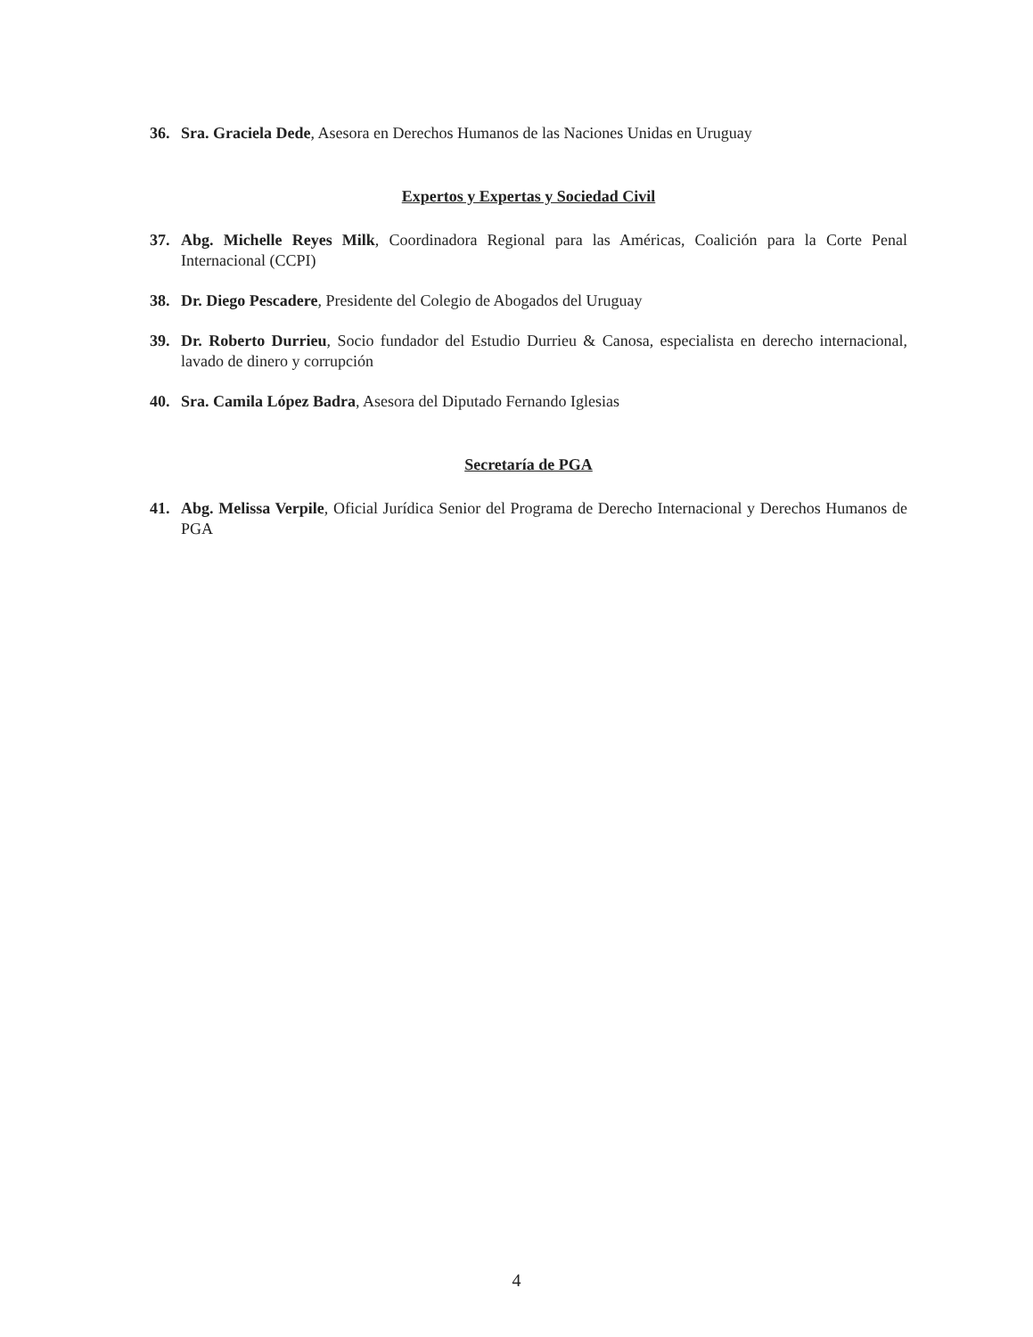36. Sra. Graciela Dede, Asesora en Derechos Humanos de las Naciones Unidas en Uruguay
Expertos y Expertas y Sociedad Civil
37. Abg. Michelle Reyes Milk, Coordinadora Regional para las Américas, Coalición para la Corte Penal Internacional (CCPI)
38. Dr. Diego Pescadere, Presidente del Colegio de Abogados del Uruguay
39. Dr. Roberto Durrieu, Socio fundador del Estudio Durrieu & Canosa, especialista en derecho internacional, lavado de dinero y corrupción
40. Sra. Camila López Badra, Asesora del Diputado Fernando Iglesias
Secretaría de PGA
41. Abg. Melissa Verpile, Oficial Jurídica Senior del Programa de Derecho Internacional y Derechos Humanos de PGA
4